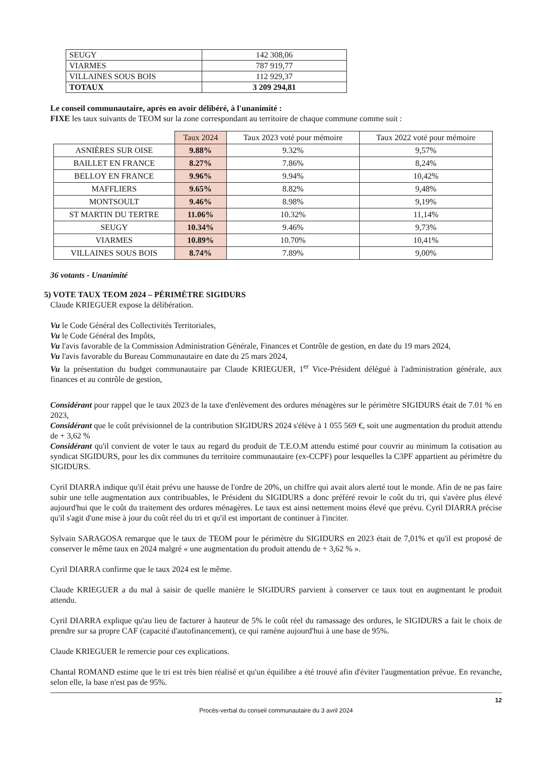| SEUGY | 142 308,06 |
| VIARMES | 787 919,77 |
| VILLAINES SOUS BOIS | 112 929,37 |
| TOTAUX | 3 209 294,81 |
Le conseil communautaire, après en avoir délibéré, à l'unanimité :
FIXE les taux suivants de TEOM sur la zone correspondant au territoire de chaque commune comme suit :
| | Taux 2024 | Taux 2023 voté pour mémoire | Taux 2022 voté pour mémoire |
| --- | --- | --- | --- |
| ASNIÈRES SUR OISE | 9.88% | 9.32% | 9,57% |
| BAILLET EN FRANCE | 8.27% | 7.86% | 8,24% |
| BELLOY EN FRANCE | 9.96% | 9.94% | 10,42% |
| MAFFLIERS | 9.65% | 8.82% | 9,48% |
| MONTSOULT | 9.46% | 8.98% | 9,19% |
| ST MARTIN DU TERTRE | 11.06% | 10.32% | 11,14% |
| SEUGY | 10.34% | 9.46% | 9,73% |
| VIARMES | 10.89% | 10.70% | 10,41% |
| VILLAINES SOUS BOIS | 8.74% | 7.89% | 9,00% |
36 votants - Unanimité
5) VOTE TAUX TEOM 2024 – PÉRIMÈTRE SIGIDURS
Claude KRIEGUER expose la délibération.
Vu le Code Général des Collectivités Territoriales,
Vu le Code Général des Impôts,
Vu l'avis favorable de la Commission Administration Générale, Finances et Contrôle de gestion, en date du 19 mars 2024,
Vu l'avis favorable du Bureau Communautaire en date du 25 mars 2024,
Vu la présentation du budget communautaire par Claude KRIEGUER, 1<sup>er</sup> Vice-Président délégué à l'administration générale, aux finances et au contrôle de gestion,
Considérant pour rappel que le taux 2023 de la taxe d'enlèvement des ordures ménagères sur le périmètre SIGIDURS était de 7.01 % en 2023,
Considérant que le coût prévisionnel de la contribution SIGIDURS 2024 s'élève à 1 055 569 €, soit une augmentation du produit attendu de + 3,62 %
Considérant qu'il convient de voter le taux au regard du produit de T.E.O.M attendu estimé pour couvrir au minimum la cotisation au syndicat SIGIDURS, pour les dix communes du territoire communautaire (ex-CCPF) pour lesquelles la C3PF appartient au périmètre du SIGIDURS.
Cyril DIARRA indique qu'il était prévu une hausse de l'ordre de 20%, un chiffre qui avait alors alerté tout le monde. Afin de ne pas faire subir une telle augmentation aux contribuables, le Président du SIGIDURS a donc préféré revoir le coût du tri, qui s'avère plus élevé aujourd'hui que le coût du traitement des ordures ménagères. Le taux est ainsi nettement moins élevé que prévu. Cyril DIARRA précise qu'il s'agit d'une mise à jour du coût réel du tri et qu'il est important de continuer à l'inciter.
Sylvain SARAGOSA remarque que le taux de TEOM pour le périmètre du SIGIDURS en 2023 était de 7,01% et qu'il est proposé de conserver le même taux en 2024 malgré « une augmentation du produit attendu de + 3,62 % ».
Cyril DIARRA confirme que le taux 2024 est le même.
Claude KRIEGUER a du mal à saisir de quelle manière le SIGIDURS parvient à conserver ce taux tout en augmentant le produit attendu.
Cyril DIARRA explique qu'au lieu de facturer à hauteur de 5% le coût réel du ramassage des ordures, le SIGIDURS a fait le choix de prendre sur sa propre CAF (capacité d'autofinancement), ce qui ramène aujourd'hui à une base de 95%.
Claude KRIEGUER le remercie pour ces explications.
Chantal ROMAND estime que le tri est très bien réalisé et qu'un équilibre a été trouvé afin d'éviter l'augmentation prévue. En revanche, selon elle, la base n'est pas de 95%.
12
Procès-verbal du conseil communautaire du 3 avril 2024